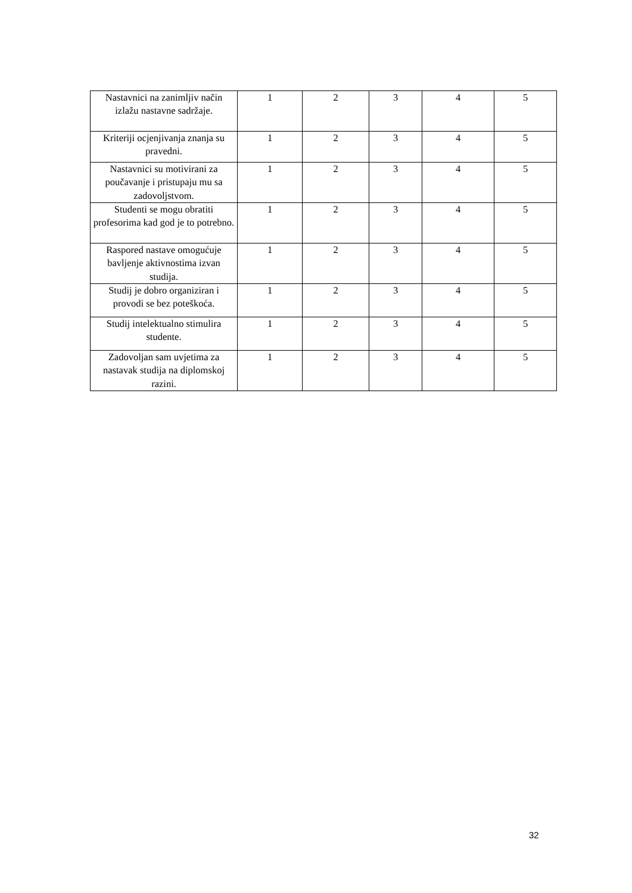| Nastavnici na zanimljiv način izlažu nastavne sadržaje. | 1 | 2 | 3 | 4 | 5 |
| Kriteriji ocjenjivanja znanja su pravedni. | 1 | 2 | 3 | 4 | 5 |
| Nastavnici su motivirani za poučavanje i pristupaju mu sa zadovoljstvom. | 1 | 2 | 3 | 4 | 5 |
| Studenti se mogu obratiti profesorima kad god je to potrebno. | 1 | 2 | 3 | 4 | 5 |
| Raspored nastave omogućuje bavljenje aktivnostima izvan studija. | 1 | 2 | 3 | 4 | 5 |
| Studij je dobro organiziran i provodi se bez poteškoća. | 1 | 2 | 3 | 4 | 5 |
| Studij intelektualno stimulira studente. | 1 | 2 | 3 | 4 | 5 |
| Zadovoljan sam uvjetima za nastavak studija na diplomskoj razini. | 1 | 2 | 3 | 4 | 5 |
32